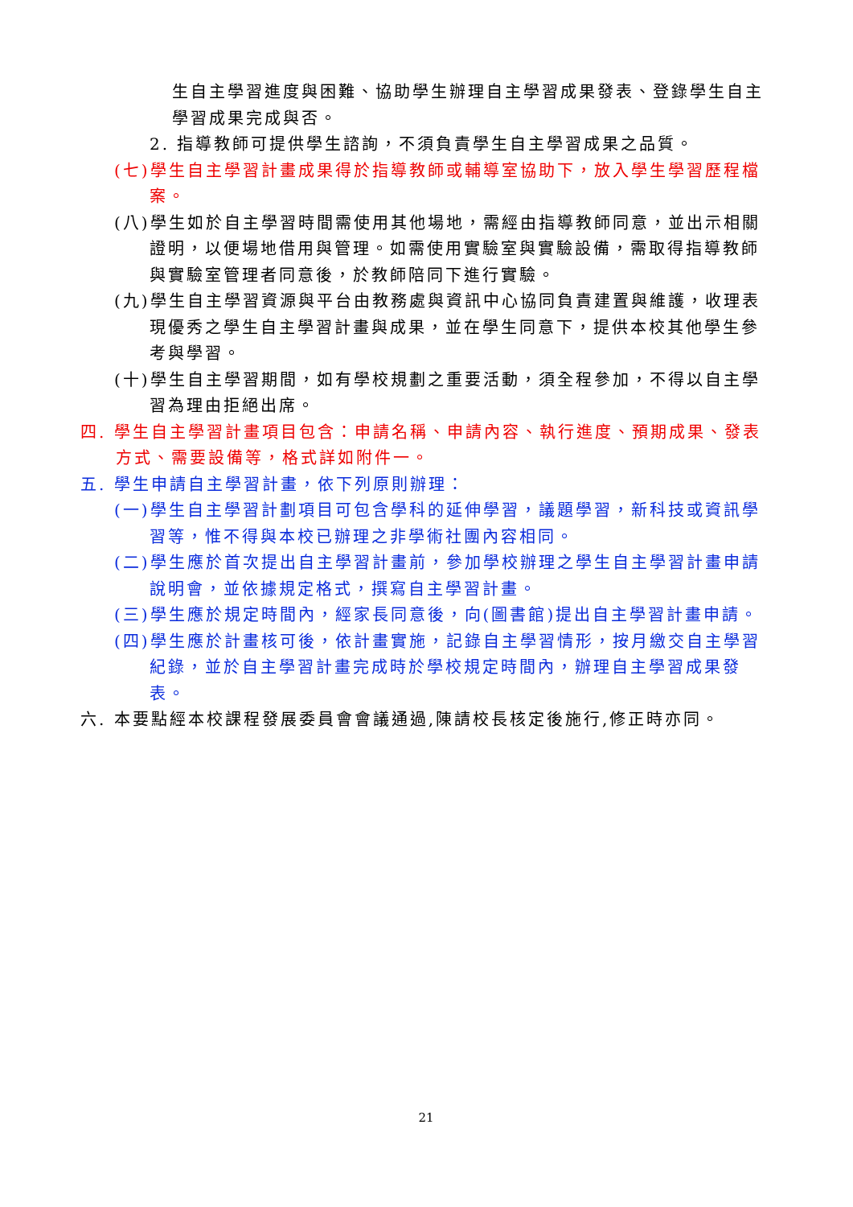生自主學習進度與困難、協助學生辦理自主學習成果發表、登錄學生自主學習成果完成與否。
2. 指導教師可提供學生諮詢，不須負責學生自主學習成果之品質。
(七)學生自主學習計畫成果得於指導教師或輔導室協助下，放入學生學習歷程檔案。
(八)學生如於自主學習時間需使用其他場地，需經由指導教師同意，並出示相關證明，以便場地借用與管理。如需使用實驗室與實驗設備，需取得指導教師與實驗室管理者同意後，於教師陪同下進行實驗。
(九)學生自主學習資源與平台由教務處與資訊中心協同負責建置與維護，收理表現優秀之學生自主學習計畫與成果，並在學生同意下，提供本校其他學生參考與學習。
(十)學生自主學習期間，如有學校規劃之重要活動，須全程參加，不得以自主學習為理由拒絕出席。
四. 學生自主學習計畫項目包含：申請名稱、申請內容、執行進度、預期成果、發表方式、需要設備等，格式詳如附件一。
五. 學生申請自主學習計畫，依下列原則辦理：
(一)學生自主學習計劃項目可包含學科的延伸學習，議題學習，新科技或資訊學習等，惟不得與本校已辦理之非學術社團內容相同。
(二)學生應於首次提出自主學習計畫前，參加學校辦理之學生自主學習計畫申請說明會，並依據規定格式，撰寫自主學習計畫。
(三)學生應於規定時間內，經家長同意後，向(圖書館)提出自主學習計畫申請。
(四)學生應於計畫核可後，依計畫實施，記錄自主學習情形，按月繳交自主學習紀錄，並於自主學習計畫完成時於學校規定時間內，辦理自主學習成果發表。
六. 本要點經本校課程發展委員會會議通過,陳請校長核定後施行,修正時亦同。
21